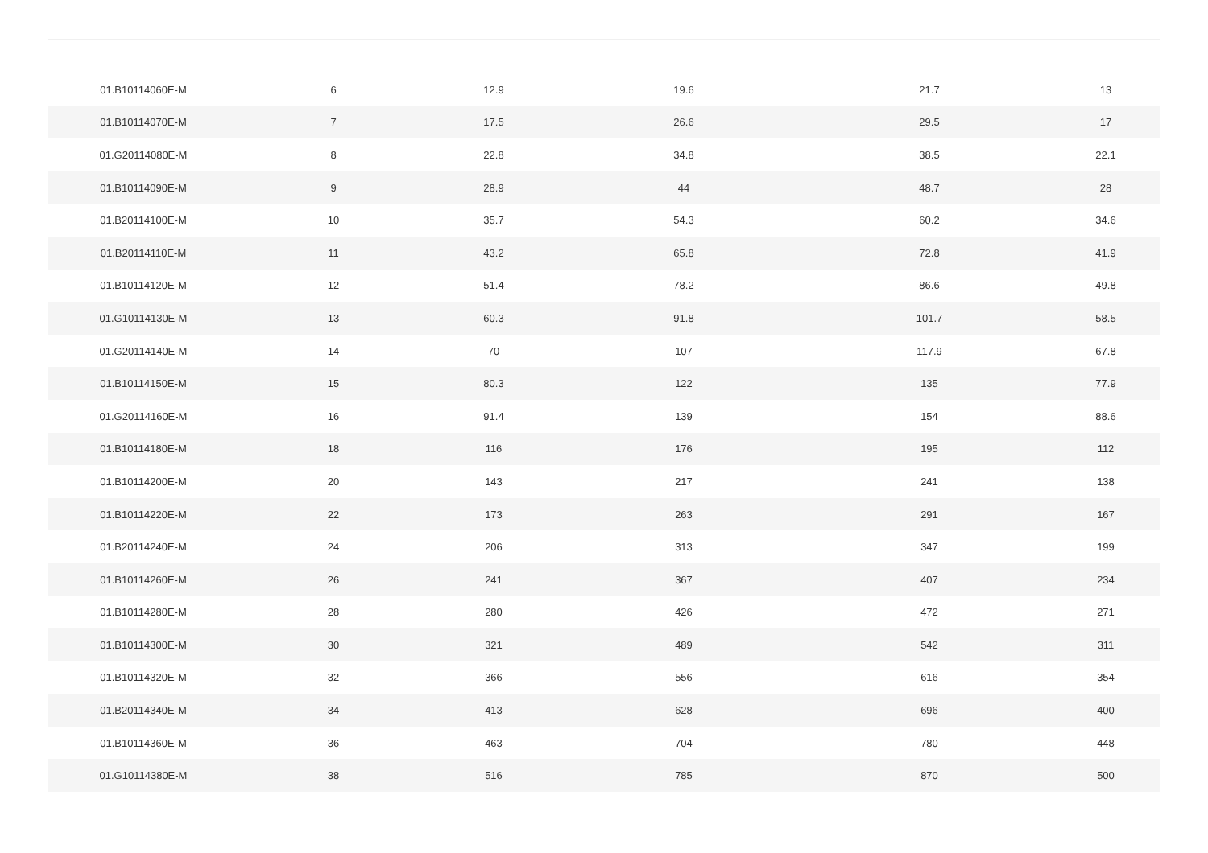| 01.B10114060E-M | 6 | 12.9 | 19.6 | 21.7 | 13 |
| 01.B10114070E-M | 7 | 17.5 | 26.6 | 29.5 | 17 |
| 01.G20114080E-M | 8 | 22.8 | 34.8 | 38.5 | 22.1 |
| 01.B10114090E-M | 9 | 28.9 | 44 | 48.7 | 28 |
| 01.B20114100E-M | 10 | 35.7 | 54.3 | 60.2 | 34.6 |
| 01.B20114110E-M | 11 | 43.2 | 65.8 | 72.8 | 41.9 |
| 01.B10114120E-M | 12 | 51.4 | 78.2 | 86.6 | 49.8 |
| 01.G10114130E-M | 13 | 60.3 | 91.8 | 101.7 | 58.5 |
| 01.G20114140E-M | 14 | 70 | 107 | 117.9 | 67.8 |
| 01.B10114150E-M | 15 | 80.3 | 122 | 135 | 77.9 |
| 01.G20114160E-M | 16 | 91.4 | 139 | 154 | 88.6 |
| 01.B10114180E-M | 18 | 116 | 176 | 195 | 112 |
| 01.B10114200E-M | 20 | 143 | 217 | 241 | 138 |
| 01.B10114220E-M | 22 | 173 | 263 | 291 | 167 |
| 01.B20114240E-M | 24 | 206 | 313 | 347 | 199 |
| 01.B10114260E-M | 26 | 241 | 367 | 407 | 234 |
| 01.B10114280E-M | 28 | 280 | 426 | 472 | 271 |
| 01.B10114300E-M | 30 | 321 | 489 | 542 | 311 |
| 01.B10114320E-M | 32 | 366 | 556 | 616 | 354 |
| 01.B20114340E-M | 34 | 413 | 628 | 696 | 400 |
| 01.B10114360E-M | 36 | 463 | 704 | 780 | 448 |
| 01.G10114380E-M | 38 | 516 | 785 | 870 | 500 |